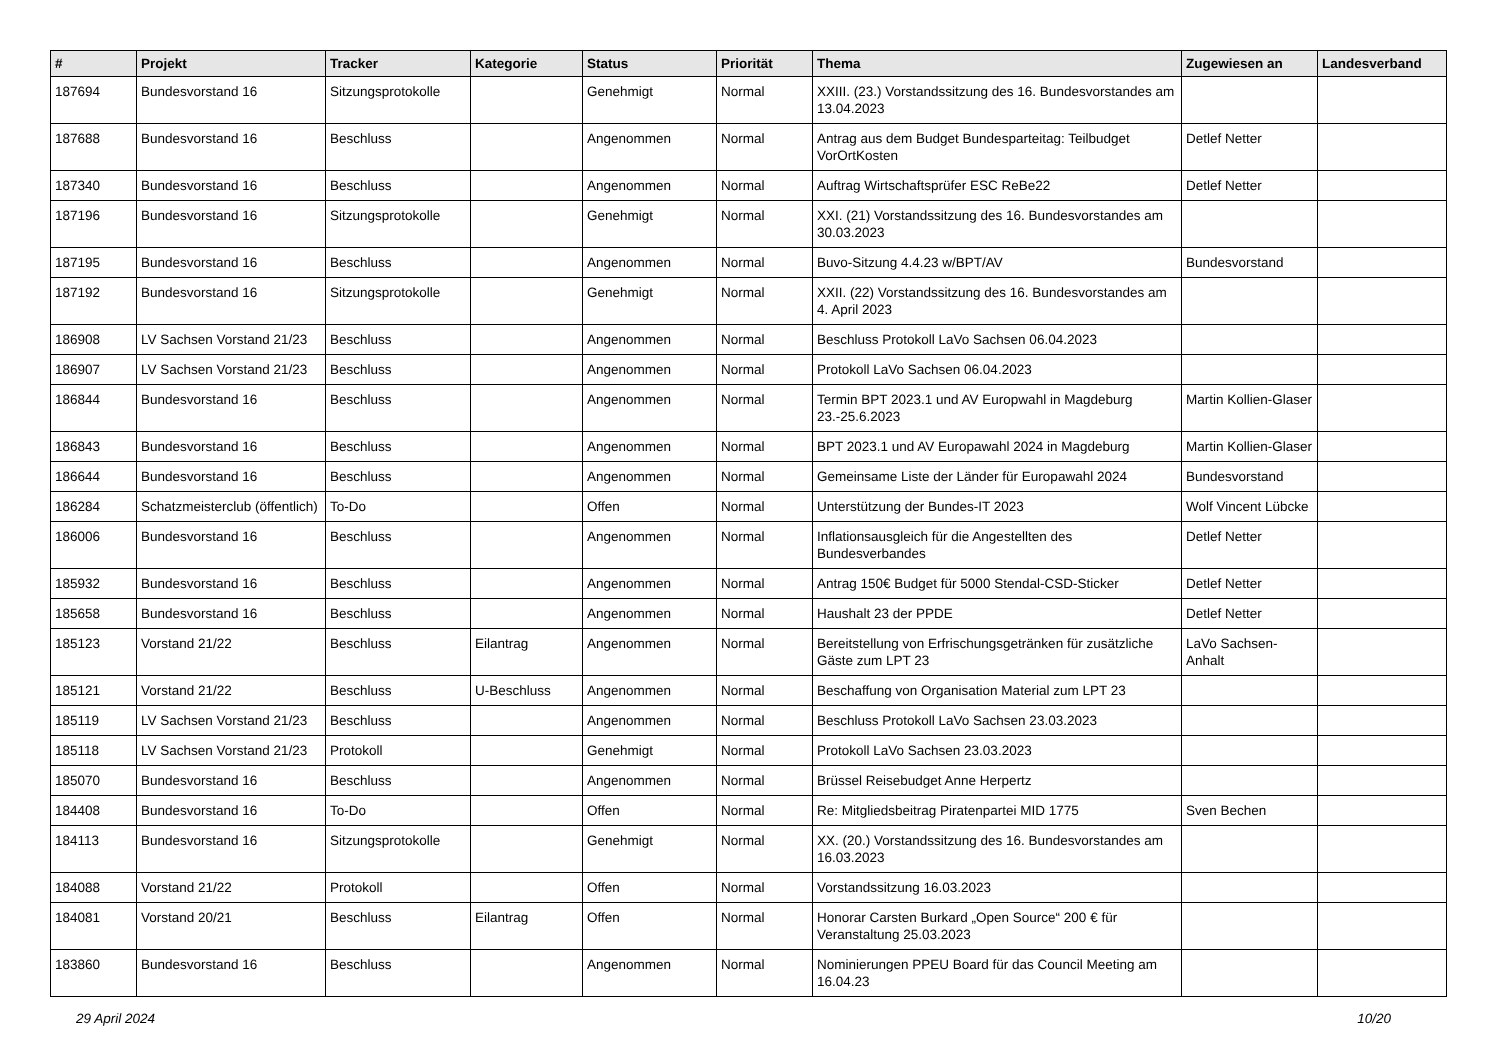| # | Projekt | Tracker | Kategorie | Status | Priorität | Thema | Zugewiesen an | Landesverband |
| --- | --- | --- | --- | --- | --- | --- | --- | --- |
| 187694 | Bundesvorstand 16 | Sitzungsprotokolle | | Genehmigt | Normal | XXIII. (23.) Vorstandssitzung des 16. Bundesvorstandes am 13.04.2023 | | |
| 187688 | Bundesvorstand 16 | Beschluss | | Angenommen | Normal | Antrag aus dem Budget Bundesparteitag: Teilbudget VorOrtKosten | Detlef Netter | |
| 187340 | Bundesvorstand 16 | Beschluss | | Angenommen | Normal | Auftrag Wirtschaftsprüfer ESC ReBe22 | Detlef Netter | |
| 187196 | Bundesvorstand 16 | Sitzungsprotokolle | | Genehmigt | Normal | XXI. (21) Vorstandssitzung des 16. Bundesvorstandes am 30.03.2023 | | |
| 187195 | Bundesvorstand 16 | Beschluss | | Angenommen | Normal | Buvo-Sitzung 4.4.23 w/BPT/AV | Bundesvorstand | |
| 187192 | Bundesvorstand 16 | Sitzungsprotokolle | | Genehmigt | Normal | XXII. (22) Vorstandssitzung des 16. Bundesvorstandes am 4. April 2023 | | |
| 186908 | LV Sachsen Vorstand 21/23 | Beschluss | | Angenommen | Normal | Beschluss Protokoll LaVo Sachsen 06.04.2023 | | |
| 186907 | LV Sachsen Vorstand 21/23 | Beschluss | | Angenommen | Normal | Protokoll LaVo Sachsen 06.04.2023 | | |
| 186844 | Bundesvorstand 16 | Beschluss | | Angenommen | Normal | Termin BPT 2023.1 und AV Europwahl in Magdeburg 23.-25.6.2023 | Martin Kollien-Glaser | |
| 186843 | Bundesvorstand 16 | Beschluss | | Angenommen | Normal | BPT 2023.1 und AV Europawahl 2024 in Magdeburg | Martin Kollien-Glaser | |
| 186644 | Bundesvorstand 16 | Beschluss | | Angenommen | Normal | Gemeinsame Liste der Länder für Europawahl 2024 | Bundesvorstand | |
| 186284 | Schatzmeisterclub (öffentlich) | To-Do | | Offen | Normal | Unterstützung der Bundes-IT 2023 | Wolf Vincent Lübcke | |
| 186006 | Bundesvorstand 16 | Beschluss | | Angenommen | Normal | Inflationsausgleich für die Angestellten des Bundesverbandes | Detlef Netter | |
| 185932 | Bundesvorstand 16 | Beschluss | | Angenommen | Normal | Antrag 150€ Budget für 5000 Stendal-CSD-Sticker | Detlef Netter | |
| 185658 | Bundesvorstand 16 | Beschluss | | Angenommen | Normal | Haushalt 23 der PPDE | Detlef Netter | |
| 185123 | Vorstand 21/22 | Beschluss | Eilantrag | Angenommen | Normal | Bereitstellung von Erfrischungsgetränken für zusätzliche Gäste zum LPT 23 | LaVo Sachsen-Anhalt | |
| 185121 | Vorstand 21/22 | Beschluss | U-Beschluss | Angenommen | Normal | Beschaffung von Organisation Material zum LPT 23 | | |
| 185119 | LV Sachsen Vorstand 21/23 | Beschluss | | Angenommen | Normal | Beschluss Protokoll LaVo Sachsen 23.03.2023 | | |
| 185118 | LV Sachsen Vorstand 21/23 | Protokoll | | Genehmigt | Normal | Protokoll LaVo Sachsen 23.03.2023 | | |
| 185070 | Bundesvorstand 16 | Beschluss | | Angenommen | Normal | Brüssel Reisebudget Anne Herpertz | | |
| 184408 | Bundesvorstand 16 | To-Do | | Offen | Normal | Re: Mitgliedsbeitrag Piratenpartei MID 1775 | Sven Bechen | |
| 184113 | Bundesvorstand 16 | Sitzungsprotokolle | | Genehmigt | Normal | XX. (20.) Vorstandssitzung des 16. Bundesvorstandes am 16.03.2023 | | |
| 184088 | Vorstand 21/22 | Protokoll | | Offen | Normal | Vorstandssitzung 16.03.2023 | | |
| 184081 | Vorstand 20/21 | Beschluss | Eilantrag | Offen | Normal | Honorar Carsten Burkard „Open Source“ 200 € für Veranstaltung 25.03.2023 | | |
| 183860 | Bundesvorstand 16 | Beschluss | | Angenommen | Normal | Nominierungen PPEU Board für das Council Meeting am 16.04.23 | | |
29 April 2024 10/20